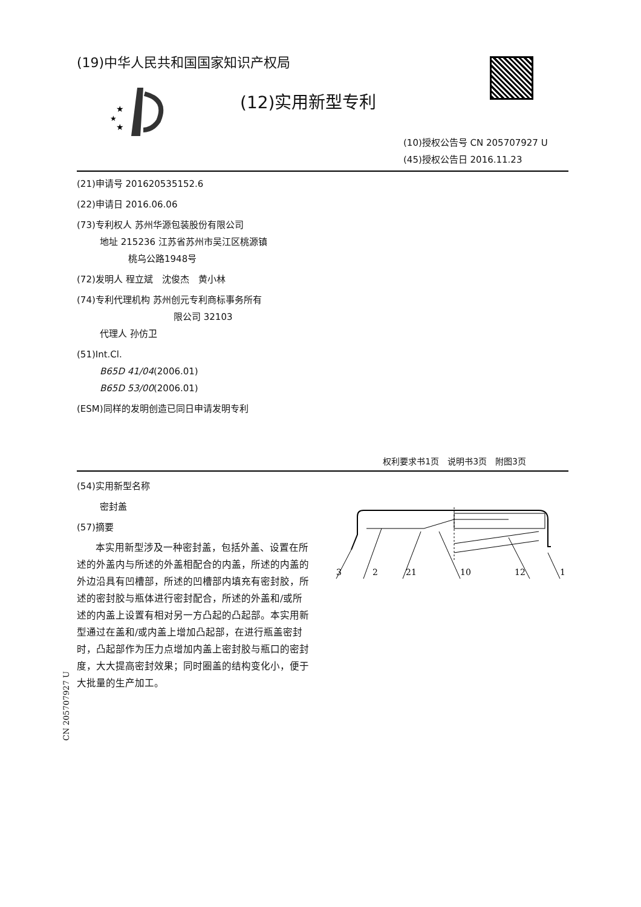(19)中华人民共和国国家知识产权局
★
★
★
(12)实用新型专利
(10)授权公告号 CN 205707927 U
(45)授权公告日 2016.11.23
(21)申请号 201620535152.6
(22)申请日 2016.06.06
(73)专利权人 苏州华源包装股份有限公司
地址 215236 江苏省苏州市吴江区桃源镇
桃乌公路1948号
(72)发明人 程立斌　沈俊杰　黄小林
(74)专利代理机构 苏州创元专利商标事务所有
限公司 32103
代理人 孙仿卫
(51)Int.Cl.
B65D 41/04(2006.01)
B65D 53/00(2006.01)
(ESM)同样的发明创造已同日申请发明专利
权利要求书1页　说明书3页　附图3页
(54)实用新型名称
密封盖
(57)摘要
本实用新型涉及一种密封盖，包括外盖、设置在所述的外盖内与所述的外盖相配合的内盖，所述的内盖的外边沿具有凹槽部，所述的凹槽部内填充有密封胶，所述的密封胶与瓶体进行密封配合，所述的外盖和/或所述的内盖上设置有相对另一方凸起的凸起部。本实用新型通过在盖和/或内盖上增加凸起部，在进行瓶盖密封时，凸起部作为压力点增加内盖上密封胶与瓶口的密封度，大大提高密封效果；同时圈盖的结构变化小，便于大批量的生产加工。
3
2
21
10
12
1
CN 205707927 U